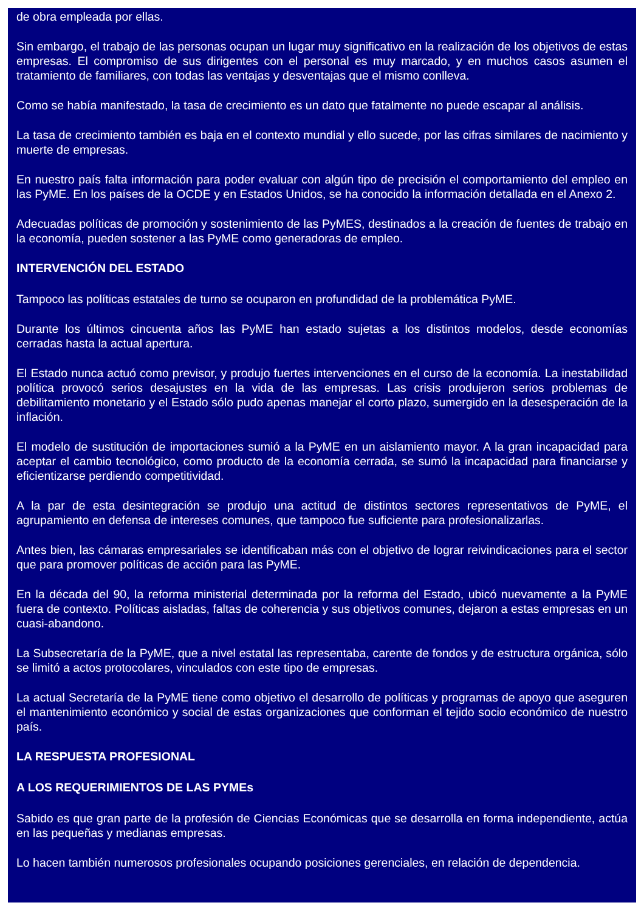de obra empleada por ellas.
Sin embargo, el trabajo de las personas ocupan un lugar muy significativo en la realización de los objetivos de estas empresas. El compromiso de sus dirigentes con el personal es muy marcado, y en muchos casos asumen el tratamiento de familiares, con todas las ventajas y desventajas que el mismo conlleva.
Como se había manifestado, la tasa de crecimiento es un dato que fatalmente no puede escapar al análisis.
La tasa de crecimiento también es baja en el contexto mundial y ello sucede, por las cifras similares de nacimiento y muerte de empresas.
En nuestro país falta información para poder evaluar con algún tipo de precisión el comportamiento del empleo en las PyME. En los países de la OCDE y en Estados Unidos, se ha conocido la información detallada en el Anexo 2.
Adecuadas políticas de promoción y sostenimiento de las PyMES, destinados a la creación de fuentes de trabajo en la economía, pueden sostener a las PyME como generadoras de empleo.
INTERVENCIÓN DEL ESTADO
Tampoco las políticas estatales de turno se ocuparon en profundidad de la problemática PyME.
Durante los últimos cincuenta años las PyME han estado sujetas a los distintos modelos, desde economías cerradas hasta la actual apertura.
El Estado nunca actuó como previsor, y produjo fuertes intervenciones en el curso de la economía. La inestabilidad política provocó serios desajustes en la vida de las empresas. Las crisis produjeron serios problemas de debilitamiento monetario y el Estado sólo pudo apenas manejar el corto plazo, sumergido en la desesperación de la inflación.
El modelo de sustitución de importaciones sumió a la PyME en un aislamiento mayor. A la gran incapacidad para aceptar el cambio tecnológico, como producto de la economía cerrada, se sumó la incapacidad para financiarse y eficientizarse perdiendo competitividad.
A la par de esta desintegración se produjo una actitud de distintos sectores representativos de PyME, el agrupamiento en defensa de intereses comunes, que tampoco fue suficiente para profesionalizarlas.
Antes bien, las cámaras empresariales se identificaban más con el objetivo de lograr reivindicaciones para el sector que para promover políticas de acción para las PyME.
En la década del 90, la reforma ministerial determinada por la reforma del Estado, ubicó nuevamente a la PyME fuera de contexto. Políticas aisladas, faltas de coherencia y sus objetivos comunes, dejaron a estas empresas en un cuasi-abandono.
La Subsecretaría de la PyME, que a nivel estatal las representaba, carente de fondos y de estructura orgánica, sólo se limitó a actos protocolares, vinculados con este tipo de empresas.
La actual Secretaría de la PyME tiene como objetivo el desarrollo de políticas y programas de apoyo que aseguren el mantenimiento económico y social de estas organizaciones que conforman el tejido socio económico de nuestro país.
LA RESPUESTA PROFESIONAL
A LOS REQUERIMIENTOS DE LAS PYMEs
Sabido es que gran parte de la profesión de Ciencias Económicas que se desarrolla en forma independiente, actúa en las pequeñas y medianas empresas.
Lo hacen también numerosos profesionales ocupando posiciones gerenciales, en relación de dependencia.